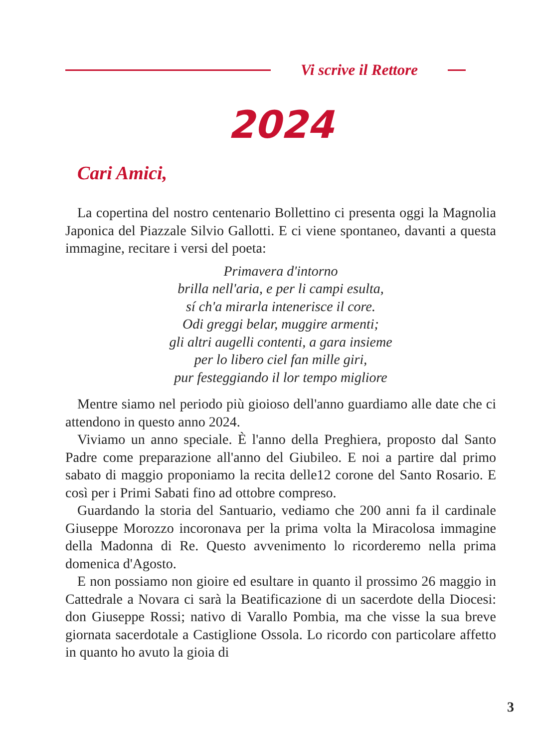Vi scrive il Rettore
2024
Cari Amici,
La copertina del nostro centenario Bollettino ci presenta oggi la Magnolia Japonica del Piazzale Silvio Gallotti. E ci viene sponta­neo, davanti a questa immagine, recitare i versi del poeta:
Primavera d'intorno
brilla nell'aria, e per li campi esulta,
sí ch'a mirarla intenerisce il core.
Odi greggi belar, muggire armenti;
gli altri augelli contenti, a gara insieme
per lo libero ciel fan mille giri,
pur festeggiando il lor tempo migliore
Mentre siamo nel periodo più gioioso dell'anno guardiamo alle date che ci attendono in questo anno 2024.
Viviamo un anno speciale. È l'anno della Preghiera, proposto dal Santo Padre come preparazione all'anno del Giubileo. E noi a par­tire dal primo sabato di maggio proponiamo la recita delle12 coro­ne del Santo Rosario. E così per i Primi Sabati fino ad ottobre com­preso.
Guardando la storia del Santuario, vediamo che 200 anni fa il car­dinale Giuseppe Morozzo incoronava per la prima volta la Miraco­losa immagine della Madonna di Re. Questo avvenimento lo ricor­deremo nella prima domenica d'Agosto.
E non possiamo non gioire ed esultare in quanto il prossimo 26 maggio in Cattedrale a Novara ci sarà la Beatificazione di un sacer­dote della Diocesi: don Giuseppe Rossi; nativo di Varallo Pombia, ma che visse la sua breve giornata sacerdotale a Castiglione Ossola. Lo ricordo con particolare affetto in quanto ho avuto la gioia di
3